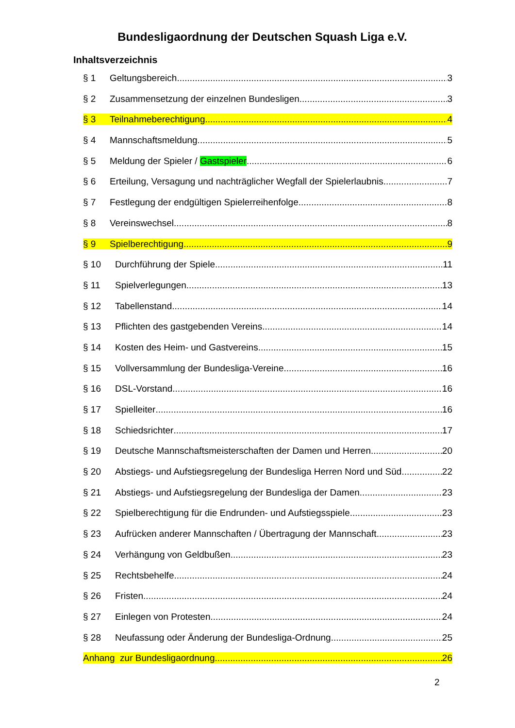Bundesligaordnung der Deutschen Squash Liga e.V.
Inhaltsverzeichnis
§ 1 Geltungsbereich 3
§ 2 Zusammensetzung der einzelnen Bundesligen 3
§ 3 Teilnahmeberechtigung 4
§ 4 Mannschaftsmeldung 5
§ 5 Meldung der Spieler / Gastspieler 6
§ 6 Erteilung, Versagung und nachträglicher Wegfall der Spielerlaubnis 7
§ 7 Festlegung der endgültigen Spielerreihenfolge 8
§ 8 Vereinswechsel 8
§ 9 Spielberechtigung 9
§ 10 Durchführung der Spiele 11
§ 11 Spielverlegungen 13
§ 12 Tabellenstand 14
§ 13 Pflichten des gastgebenden Vereins 14
§ 14 Kosten des Heim- und Gastvereins 15
§ 15 Vollversammlung der Bundesliga-Vereine 16
§ 16 DSL-Vorstand 16
§ 17 Spielleiter 16
§ 18 Schiedsrichter 17
§ 19 Deutsche Mannschaftsmeisterschaften der Damen und Herren 20
§ 20 Abstiegs- und Aufstiegsregelung der Bundesliga Herren Nord und Süd 22
§ 21 Abstiegs- und Aufstiegsregelung der Bundesliga der Damen 23
§ 22 Spielberechtigung für die Endrunden- und Aufstiegsspiele 23
§ 23 Aufrücken anderer Mannschaften / Übertragung der Mannschaft 23
§ 24 Verhängung von Geldbußen 23
§ 25 Rechtsbehelfe 24
§ 26 Fristen 24
§ 27 Einlegen von Protesten 24
§ 28 Neufassung oder Änderung der Bundesliga-Ordnung 25
Anhang zur Bundesligaordnung 26
2